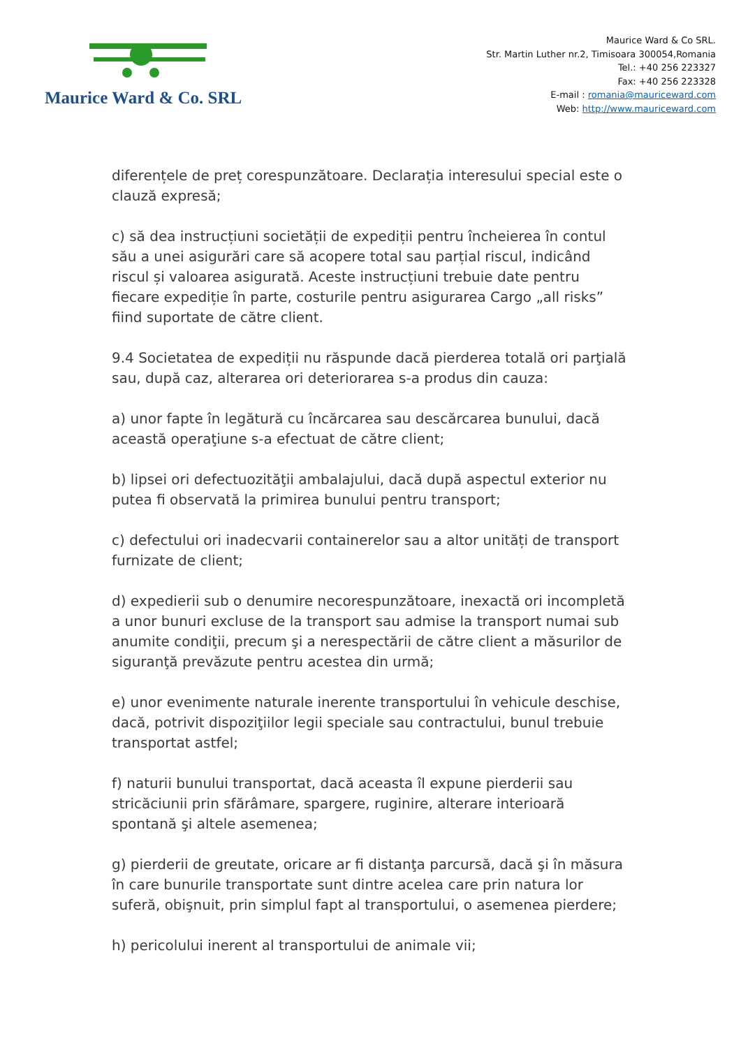Maurice Ward & Co. SRL
Maurice Ward & Co SRL.
Str. Martin Luther nr.2, Timisoara 300054,Romania
Tel.: +40 256 223327
Fax: +40 256 223328
E-mail : romania@mauriceward.com
Web: http://www.mauriceward.com
diferențele de preț corespunzătoare. Declarația interesului special este o clauză expresă;
c) să dea instrucțiuni societății de expediții pentru încheierea în contul său a unei asigurări care să acopere total sau parțial riscul, indicând riscul și valoarea asigurată. Aceste instrucțiuni trebuie date pentru fiecare expediție în parte, costurile pentru asigurarea Cargo „all risks” fiind suportate de către client.
9.4 Societatea de expediții nu răspunde dacă pierderea totală ori parţială sau, după caz, alterarea ori deteriorarea s-a produs din cauza:
a) unor fapte în legătură cu încărcarea sau descărcarea bunului, dacă această operaţiune s-a efectuat de către client;
b) lipsei ori defectuozităţii ambalajului, dacă după aspectul exterior nu putea fi observată la primirea bunului pentru transport;
c) defectului ori inadecvarii containerelor sau a altor unități de transport furnizate de client;
d) expedierii sub o denumire necorespunzătoare, inexactă ori incompletă a unor bunuri excluse de la transport sau admise la transport numai sub anumite condiţii, precum şi a nerespectării de către client a măsurilor de siguranţă prevăzute pentru acestea din urmă;
e) unor evenimente naturale inerente transportului în vehicule deschise, dacă, potrivit dispoziţiilor legii speciale sau contractului, bunul trebuie transportat astfel;
f) naturii bunului transportat, dacă aceasta îl expune pierderii sau stricăciunii prin sfărâmare, spargere, ruginire, alterare interioară spontană şi altele asemenea;
g) pierderii de greutate, oricare ar fi distanţa parcursă, dacă şi în măsura în care bunurile transportate sunt dintre acelea care prin natura lor suferă, obişnuit, prin simplul fapt al transportului, o asemenea pierdere;
h) pericolului inerent al transportului de animale vii;